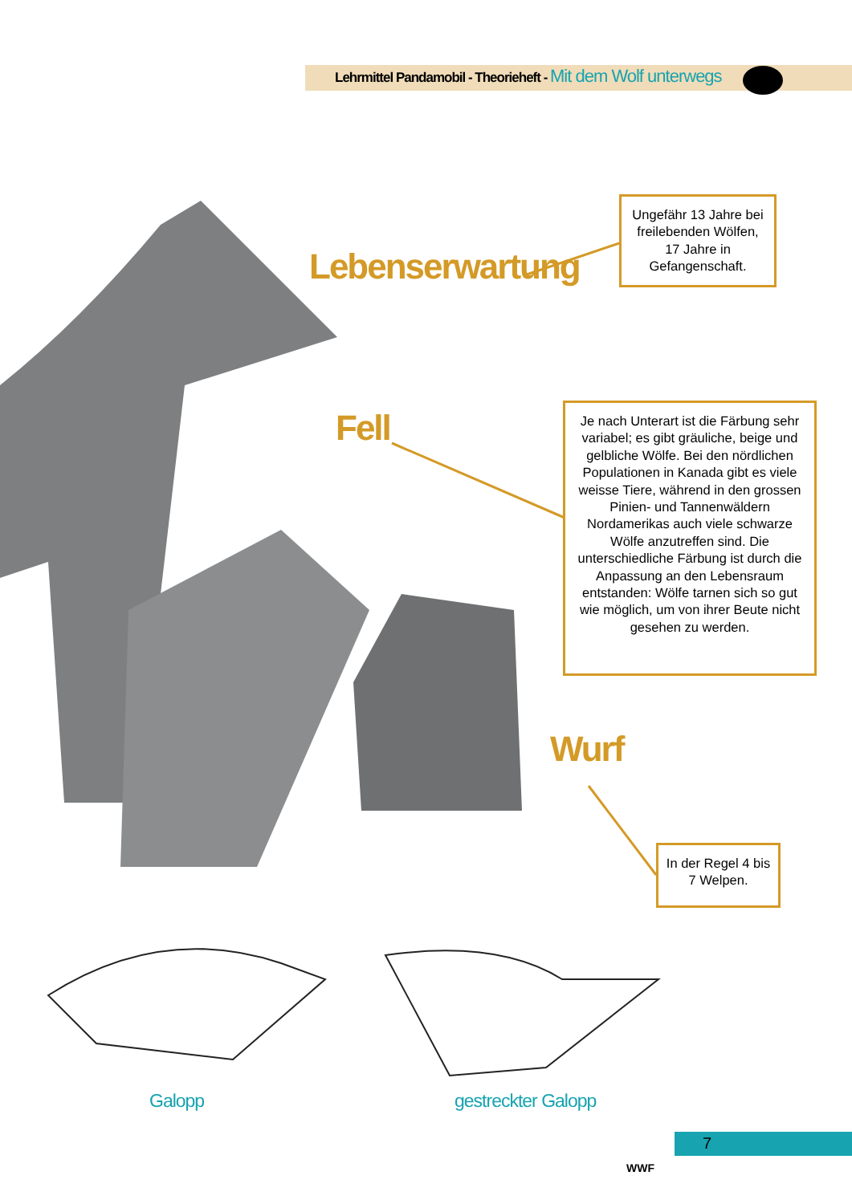Lehrmittel Pandamobil - Theorieheft - Mit dem Wolf unterwegs
WWF
Lebenserwartung
Ungefähr 13 Jahre bei freilebenden Wölfen, 17 Jahre in Gefangenschaft.
Fell
Je nach Unterart ist die Färbung sehr variabel; es gibt gräuliche, beige und gelbliche Wölfe. Bei den nördlichen Populationen in Kanada gibt es viele weisse Tiere, während in den grossen Pinien- und Tan­nenwäldern Nordamerikas auch viele schwarze Wölfe anzutreffen sind. Die unterschiedliche Färbung ist durch die Anpassung an den Lebensraum entstanden: Wölfe tarnen sich so gut wie möglich, um von ihrer Beute nicht gesehen zu werden.
Wurf
In der Regel 4 bis 7 Welpen.
Galopp gestreckter Galopp
7